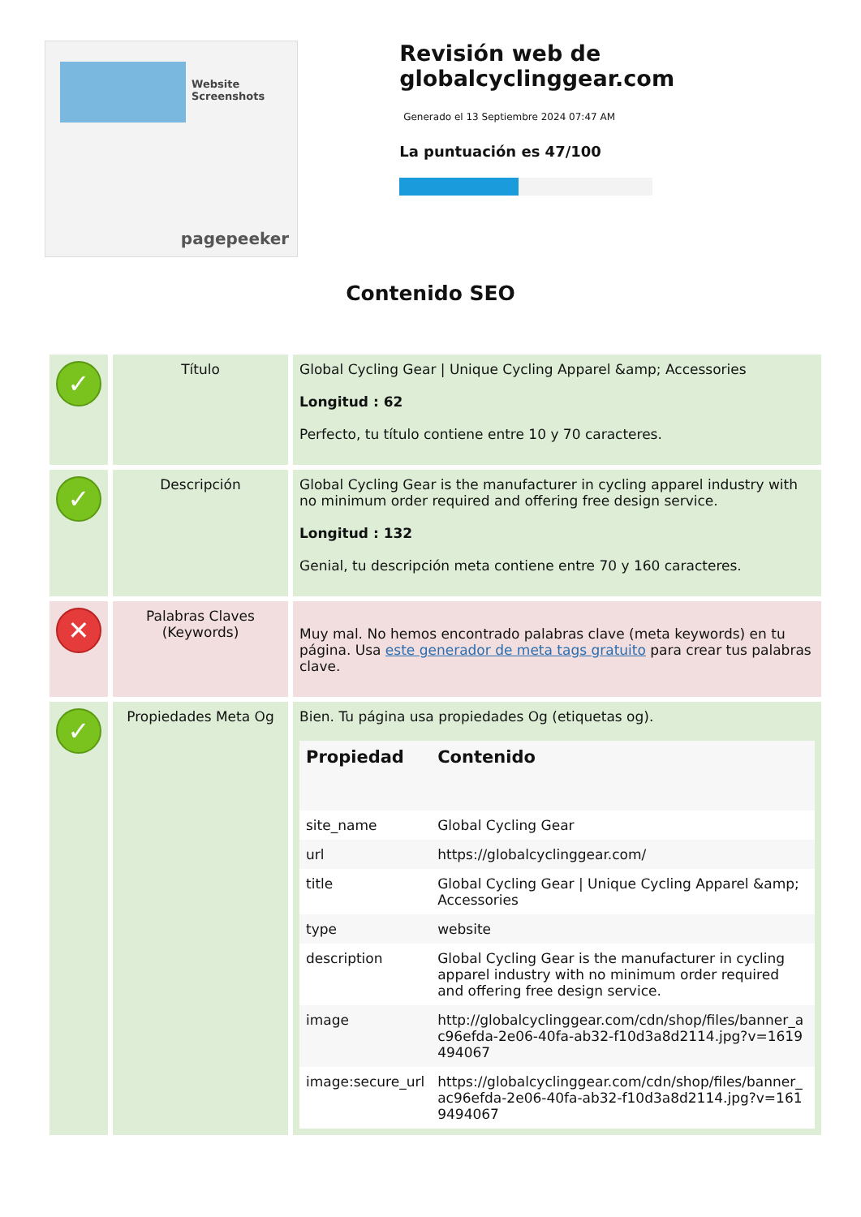Website Screenshots
pagepeeker
Revisión web de globalcyclinggear.com
Generado el 13 Septiembre 2024 07:47 AM
La puntuación es 47/100
Contenido SEO
| ✓ | Título | Global Cycling Gear / Unique Cycling Apparel &amp; Accessories Longitud : 62 Perfecto, tu título contiene entre 10 y 70 caracteres. |
| ✓ | Descripción | Global Cycling Gear is the manufacturer in cycling apparel industry with no minimum order required and offering free design service. Longitud : 132 Genial, tu descripción meta contiene entre 70 y 160 caracteres. |
| ✕ | Palabras Claves (Keywords) | Muy mal. No hemos encontrado palabras clave (meta keywords) en tu página. Usa este generador de meta tags gratuito para crear tus palabras clave. |
| ✓ | Propiedades Meta Og | Bien. Tu página usa propiedades Og (etiquetas og). / Propiedad / Contenido / / --- / --- / / site_name / Global Cycling Gear / / url / https://globalcyclinggear.com/ / / title / Global Cycling Gear / Unique Cycling Apparel &amp; Accessories / / type / website / / description / Global Cycling Gear is the manufacturer in cycling apparel industry with no minimum order required and offering free design service. / / image / http://globalcyclinggear.com/cdn/shop/files/banner_ac96efda-2e06-40fa-ab32-f10d3a8d2114.jpg?v=1619494067 / / image:secure_url / https://globalcyclinggear.com/cdn/shop/files/banner_ac96efda-2e06-40fa-ab32-f10d3a8d2114.jpg?v=1619494067 / |